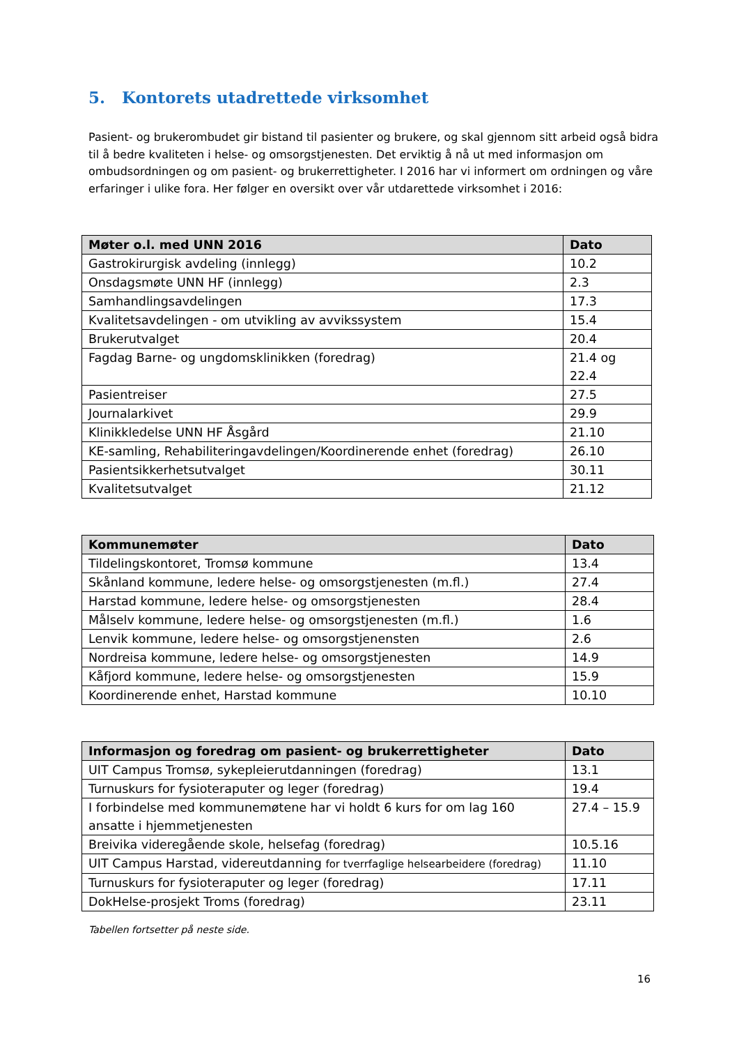5. Kontorets utadrettede virksomhet
Pasient- og brukerombudet gir bistand til pasienter og brukere, og skal gjennom sitt arbeid også bidra til å bedre kvaliteten i helse- og omsorgstjenesten. Det erviktig å nå ut med informasjon om ombudsordningen og om pasient- og brukerrettigheter. I 2016 har vi informert om ordningen og våre erfaringer i ulike fora. Her følger en oversikt over vår utdarettede virksomhet i 2016:
| Møter o.l. med UNN 2016 | Dato |
| --- | --- |
| Gastrokirurgisk avdeling (innlegg) | 10.2 |
| Onsdagsmøte UNN HF (innlegg) | 2.3 |
| Samhandlingsavdelingen | 17.3 |
| Kvalitetsavdelingen - om utvikling av avvikssystem | 15.4 |
| Brukerutvalget | 20.4 |
| Fagdag Barne- og ungdomsklinikken (foredrag) | 21.4 og 22.4 |
| Pasientreiser | 27.5 |
| Journalarkivet | 29.9 |
| Klinikkledelse UNN HF Åsgård | 21.10 |
| KE-samling, Rehabiliteringavdelingen/Koordinerende enhet (foredrag) | 26.10 |
| Pasientsikkerhetsutvalget | 30.11 |
| Kvalitetsutvalget | 21.12 |
| Kommunemøter | Dato |
| --- | --- |
| Tildelingskontoret, Tromsø kommune | 13.4 |
| Skånland kommune, ledere helse- og omsorgstjenesten (m.fl.) | 27.4 |
| Harstad kommune, ledere helse- og omsorgstjenesten | 28.4 |
| Målselv kommune, ledere helse- og omsorgstjenesten (m.fl.) | 1.6 |
| Lenvik kommune, ledere helse- og omsorgstjenensten | 2.6 |
| Nordreisa kommune, ledere helse- og omsorgstjenesten | 14.9 |
| Kåfjord kommune, ledere helse- og omsorgstjenesten | 15.9 |
| Koordinerende enhet, Harstad kommune | 10.10 |
| Informasjon og foredrag om pasient- og brukerrettigheter | Dato |
| --- | --- |
| UIT Campus Tromsø, sykepleierutdanningen (foredrag) | 13.1 |
| Turnuskurs for fysioteraputer og leger (foredrag) | 19.4 |
| I forbindelse med kommunemøtene har vi holdt 6 kurs for om lag 160 ansatte i hjemmetjenesten | 27.4 – 15.9 |
| Breivika videregående skole, helsefag (foredrag) | 10.5.16 |
| UIT Campus Harstad, videreutdanning for tverrfaglige helsearbeidere (foredrag) | 11.10 |
| Turnuskurs for fysioteraputer og leger (foredrag) | 17.11 |
| DokHelse-prosjekt Troms (foredrag) | 23.11 |
Tabellen fortsetter på neste side.
16